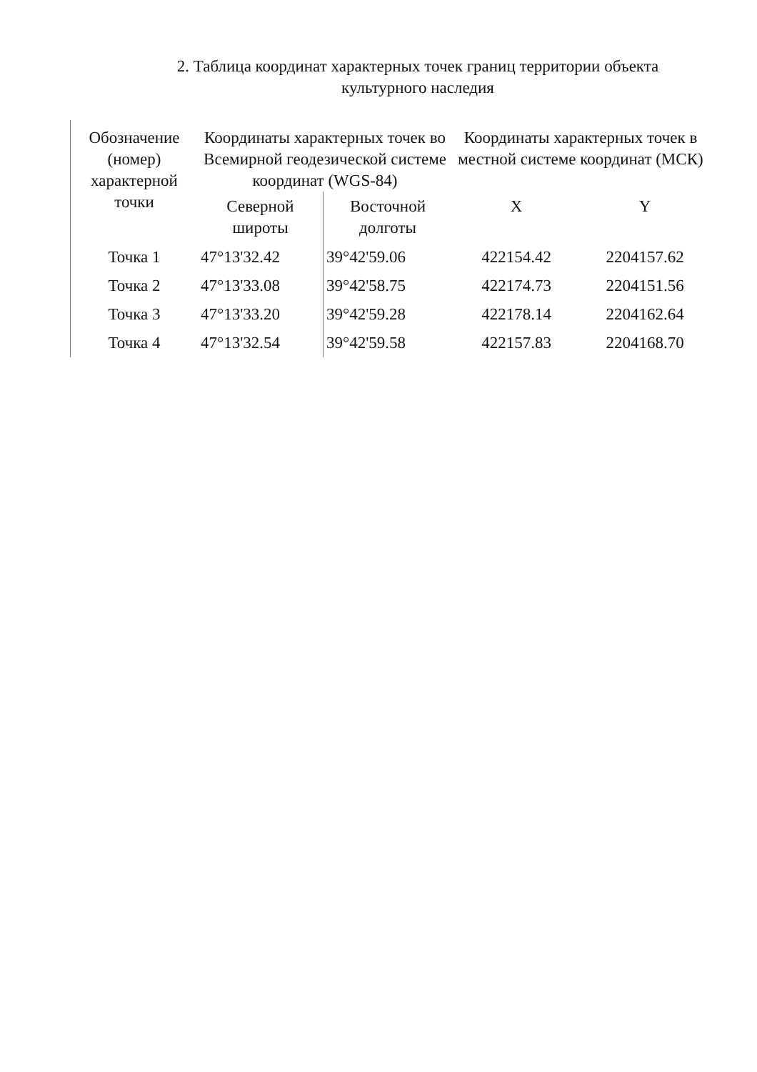2. Таблица координат характерных точек границ территории объекта культурного наследия
| Обозначение (номер) характерной точки | Координаты характерных точек во Всемирной геодезической системе координат (WGS-84) | | Координаты характерных точек в местной системе координат (МСК) | |
| --- | --- | --- | --- | --- |
| | Северной широты | Восточной долготы | X | Y |
| Точка 1 | 47°13'32.42 | 39°42'59.06 | 422154.42 | 2204157.62 |
| Точка 2 | 47°13'33.08 | 39°42'58.75 | 422174.73 | 2204151.56 |
| Точка 3 | 47°13'33.20 | 39°42'59.28 | 422178.14 | 2204162.64 |
| Точка 4 | 47°13'32.54 | 39°42'59.58 | 422157.83 | 2204168.70 |